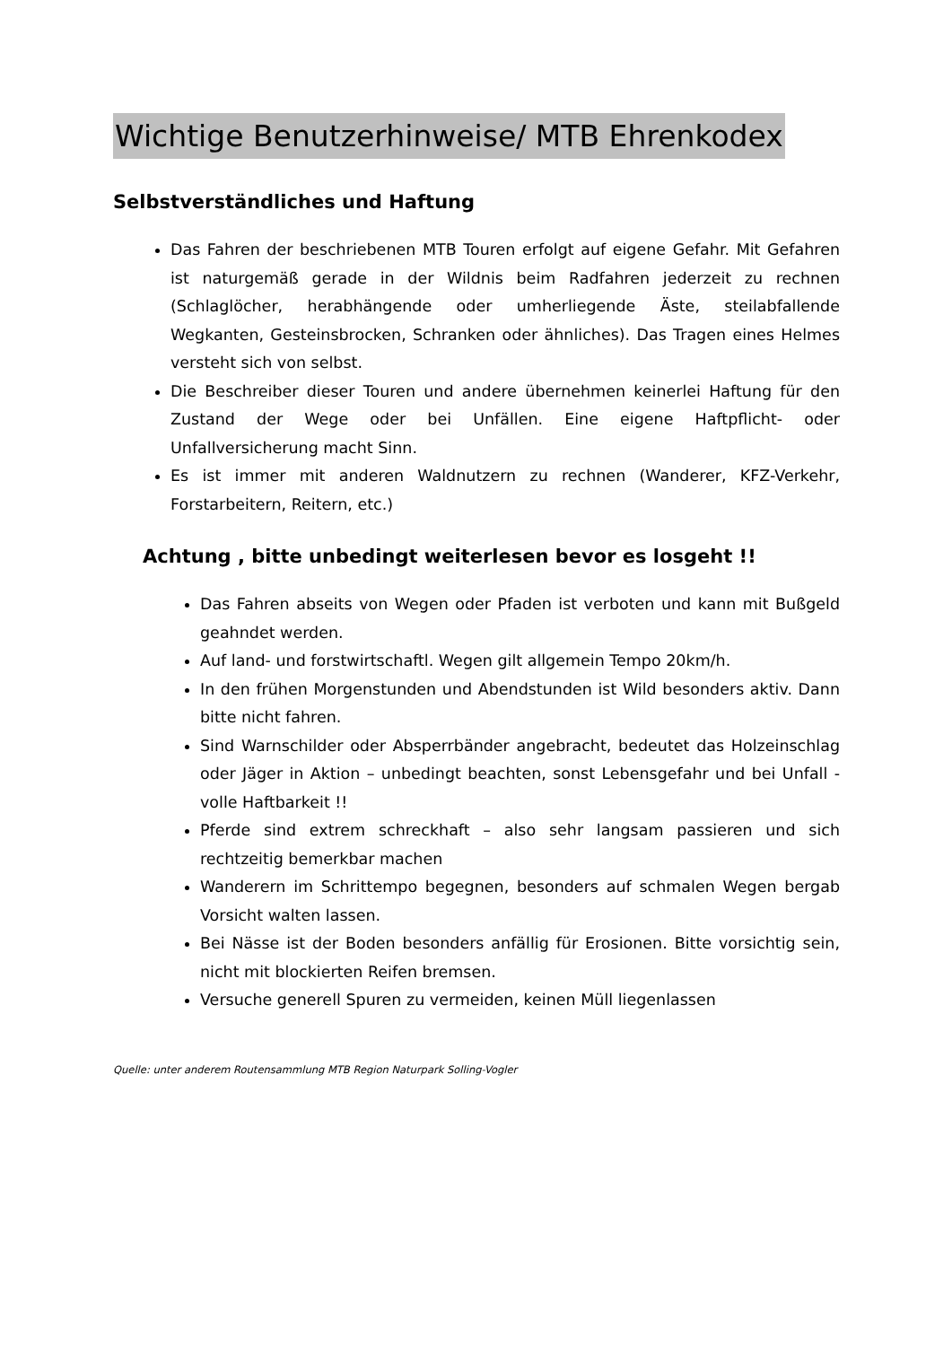Wichtige Benutzerhinweise/ MTB Ehrenkodex
Selbstverständliches und Haftung
Das Fahren der beschriebenen MTB Touren erfolgt auf eigene Gefahr. Mit Gefahren ist naturgemäß gerade in der Wildnis beim Radfahren jederzeit zu rechnen (Schlaglöcher, herabhängende oder umherliegende Äste, steilabfallende Wegkanten, Gesteinsbrocken, Schranken oder ähnliches). Das Tragen eines Helmes versteht sich von selbst.
Die Beschreiber dieser Touren und andere übernehmen keinerlei Haftung für den Zustand der Wege oder bei Unfällen. Eine eigene Haftpflicht- oder Unfallversicherung macht Sinn.
Es ist immer mit anderen Waldnutzern zu rechnen (Wanderer, KFZ-Verkehr, Forstarbeitern, Reitern, etc.)
Achtung , bitte unbedingt weiterlesen bevor es losgeht !!
Das Fahren abseits von Wegen oder Pfaden ist verboten und kann mit Bußgeld geahndet werden.
Auf land- und forstwirtschaftl. Wegen gilt allgemein Tempo 20km/h.
In den frühen Morgenstunden und Abendstunden ist Wild besonders aktiv. Dann bitte nicht fahren.
Sind Warnschilder oder Absperrbänder angebracht, bedeutet das Holzeinschlag oder Jäger in Aktion – unbedingt beachten, sonst Lebensgefahr und bei Unfall - volle Haftbarkeit !!
Pferde sind extrem schreckhaft – also sehr langsam passieren und sich rechtzeitig bemerkbar machen
Wanderern im Schrittempo begegnen, besonders auf schmalen Wegen bergab Vorsicht walten lassen.
Bei Nässe ist der Boden besonders anfällig für Erosionen. Bitte vorsichtig sein, nicht mit blockierten Reifen bremsen.
Versuche generell Spuren zu vermeiden, keinen Müll liegenlassen
Quelle: unter anderem Routensammlung MTB Region Naturpark Solling-Vogler